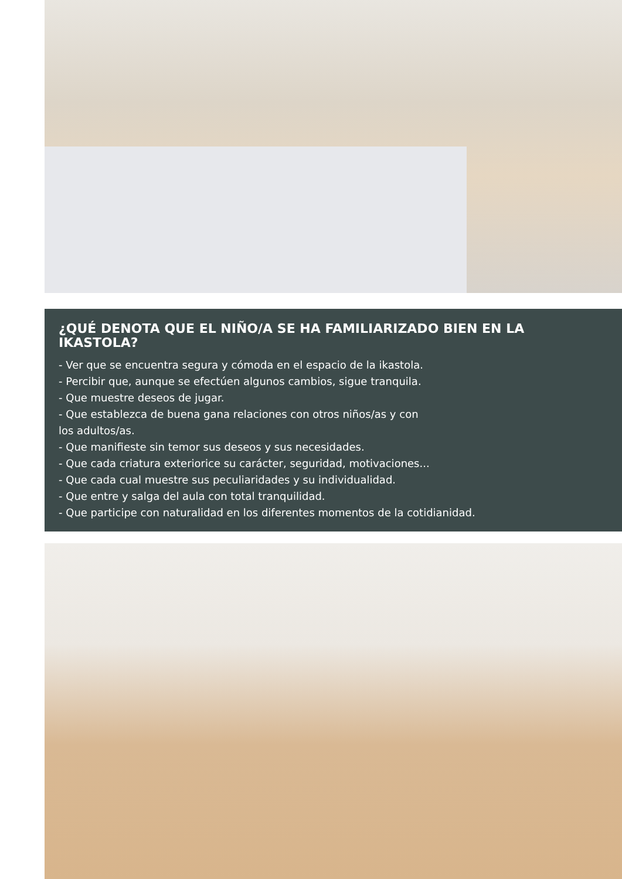¿QUÉ DENOTA QUE EL NIÑO/A SE HA FAMILIARIZADO BIEN EN LA IKASTOLA?
- Ver que se encuentra segura y cómoda en el espacio de la ikastola.
- Percibir que, aunque se efectúen algunos cambios, sigue tranquila.
- Que muestre deseos de jugar.
- Que establezca de buena gana relaciones con otros niños/as y con
los adultos/as.
- Que manifieste sin temor sus deseos y sus necesidades.
- Que cada criatura exteriorice su carácter, seguridad, motivaciones...
- Que cada cual muestre sus peculiaridades y su individualidad.
- Que entre y salga del aula con total tranquilidad.
- Que participe con naturalidad en los diferentes momentos de la cotidianidad.